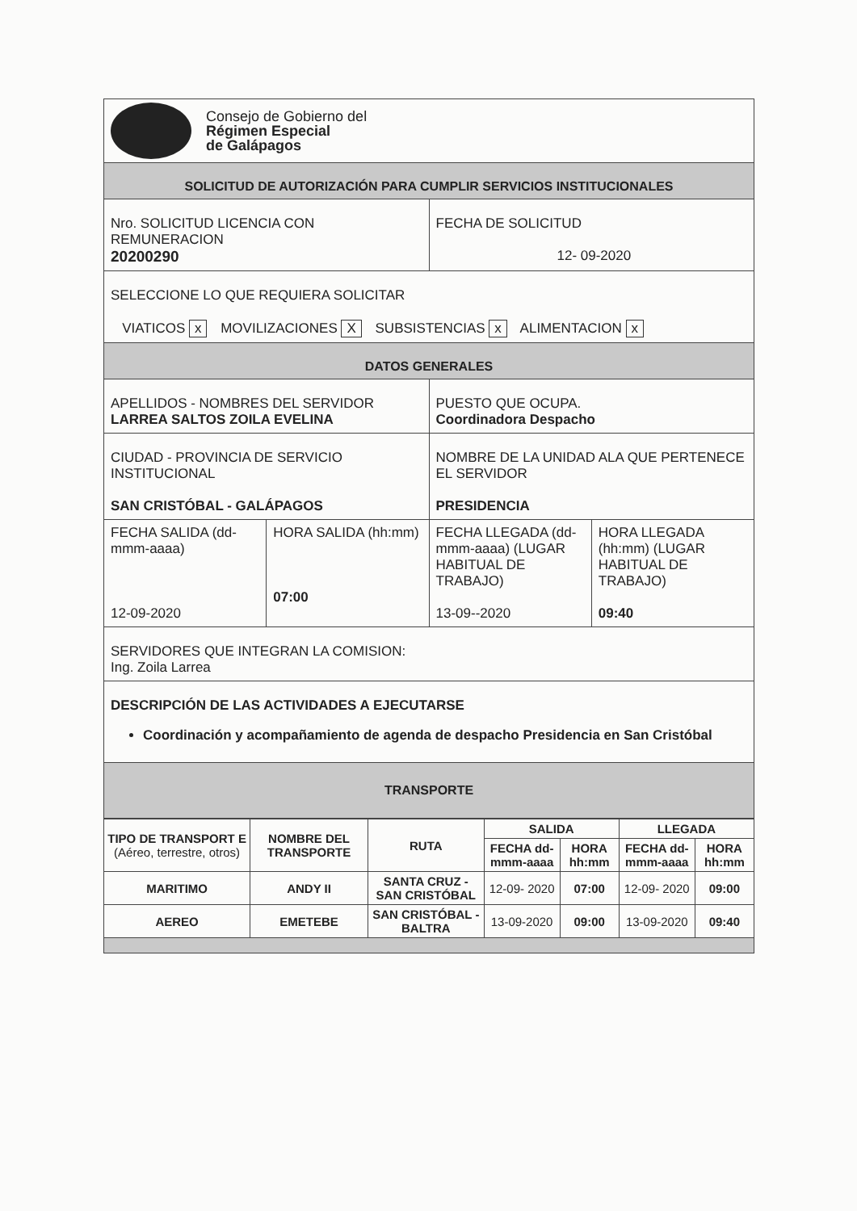| Consejo de Gobierno del Régimen Especial de Galápagos | | | |
| SOLICITUD DE AUTORIZACIÓN PARA CUMPLIR SERVICIOS INSTITUCIONALES | | | |
| Nro. SOLICITUD LICENCIA CON REMUNERACION 20200290 | | FECHA DE SOLICITUD 12- 09-2020 | |
| SELECCIONE LO QUE REQUIERA SOLICITAR VIATICOS x MOVILIZACIONES X SUBSISTENCIAS x ALIMENTACION x | | | |
| DATOS GENERALES | | | |
| APELLIDOS - NOMBRES DEL SERVIDOR LARREA SALTOS ZOILA EVELINA | | PUESTO QUE OCUPA. Coordinadora Despacho | |
| CIUDAD - PROVINCIA DE SERVICIO INSTITUCIONAL SAN CRISTÓBAL - GALÁPAGOS | | NOMBRE DE LA UNIDAD ALA QUE PERTENECE EL SERVIDOR PRESIDENCIA | |
| FECHA SALIDA (dd-mmm-aaaa) 12-09-2020 | HORA SALIDA (hh:mm) 07:00 | FECHA LLEGADA (dd-mmm-aaaa) (LUGAR HABITUAL DE TRABAJO) 13-09--2020 | HORA LLEGADA (hh:mm) (LUGAR HABITUAL DE TRABAJO) 09:40 |
| SERVIDORES QUE INTEGRAN LA COMISION: Ing. Zoila Larrea | | | |
| DESCRIPCIÓN DE LAS ACTIVIDADES A EJECUTARSE Coordinación y acompañamiento de agenda de despacho Presidencia en San Cristóbal | | | |
| TRANSPORTE | | | |
| TIPO DE TRANSPORT E (Aéreo, terrestre, otros) | NOMBRE DEL TRANSPORTE | RUTA | SALIDA | | LLEGADA | |
| --- | --- | --- | --- | --- | --- | --- |
| | | | FECHA dd-mmm-aaaa | HORA hh:mm | FECHA dd-mmm-aaaa | HORA hh:mm |
| MARITIMO | ANDY II | SANTA CRUZ - SAN CRISTÓBAL | 12-09- 2020 | 07:00 | 12-09- 2020 | 09:00 |
| AEREO | EMETEBE | SAN CRISTÓBAL - BALTRA | 13-09-2020 | 09:00 | 13-09-2020 | 09:40 |